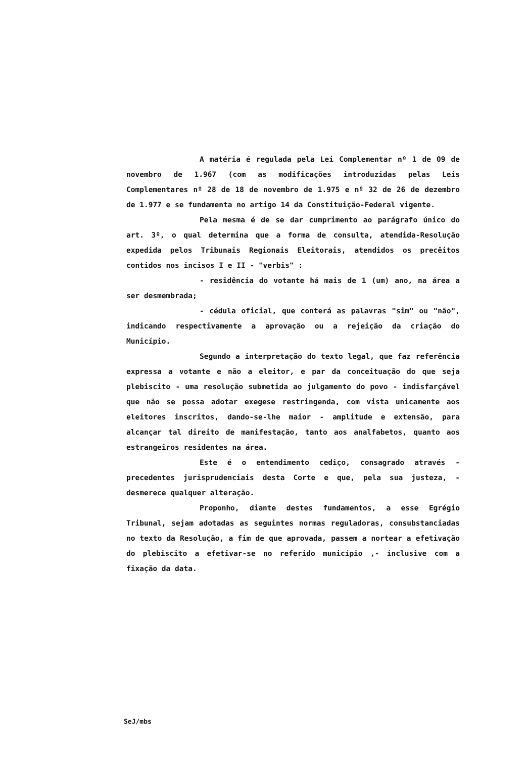A matéria é regulada pela Lei Complementar nº 1 de 09 de novembro de 1.967 (com as modificações introduzidas pelas Leis Complementares nº 28 de 18 de novembro de 1.975 e nº 32 de 26 de dezembro de 1.977 e se fundamenta no artigo 14 da Constituição-Federal vigente.
Pela mesma é de se dar cumprimento ao parágrafo único do art. 3º, o qual determina que a forma de consulta, atendida-Resolução expedida pelos Tribunais Regionais Eleitorais, atendidos os precêitos contidos nos incisos I e II - "verbis" :
- residência do votante há mais de 1 (um) ano, na área a ser desmembrada;
- cédula oficial, que conterá as palavras "sim" ou "não", indicando respectivamente a aprovação ou a rejeição da criação do Município.
Segundo a interpretação do texto legal, que faz referência expressa a votante e não a eleitor, e par da conceituação do que seja plebiscito - uma resolução submetida ao julgamento do povo - indisfarçável que não se possa adotar exegese restringenda, com vista unicamente aos eleitores inscritos, dando-se-lhe maior - amplitude e extensão, para alcançar tal direito de manifestação, tanto aos analfabetos, quanto aos estrangeiros residentes na área.
Este é o entendimento cediço, consagrado através - precedentes jurisprudenciais desta Corte e que, pela sua justeza, - desmerece qualquer alteração.
Proponho, diante destes fundamentos, a esse Egrégio Tribunal, sejam adotadas as seguintes normas reguladoras, consubstanciadas no texto da Resolução, a fim de que aprovada, passem a nortear a efetivação do plebiscito a efetivar-se no referido município ,- inclusive com a fixação da data.
SeJ/mbs